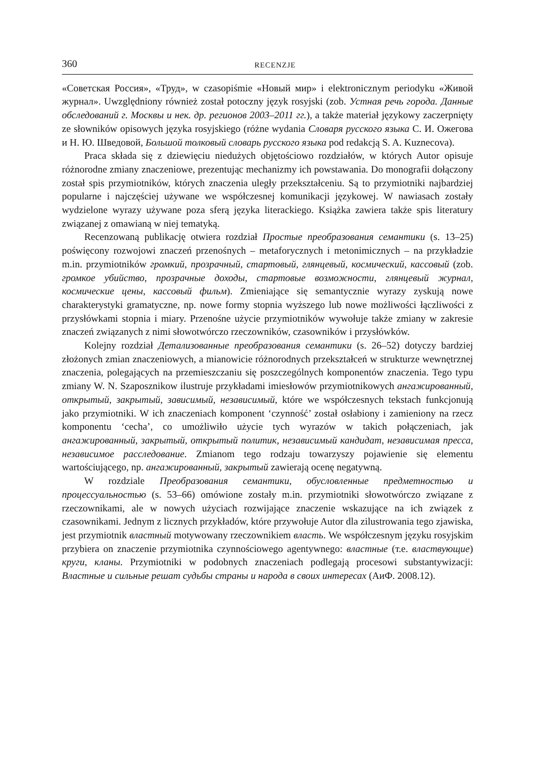360 RECENZJE
«Советская Россия», «Труд», w czasopiśmie «Новый мир» i elektronicznym periodyku «Живой журнал». Uwzględniony również został potoczny język rosyjski (zob. Устная речь города. Данные обследований г. Москвы и нек. др. регионов 2003–2011 гг.), a także materiał językowy zaczerpnięty ze słowników opisowych języka rosyjskiego (różne wydania Словаря русского языка С. И. Ожегова и Н. Ю. Шведовой, Большой толковый словарь русского языка pod redakcją S. A. Kuznecova).
Praca składa się z dziewięciu niedużych objętościowo rozdziałów, w których Autor opisuje różnorodne zmiany znaczeniowe, prezentując mechanizmy ich powstawania. Do monografii dołączony został spis przymiotników, których znaczenia uległy przekształceniu. Są to przymiotniki najbardziej popularne i najczęściej używane we współczesnej komunikacji językowej. W nawiasach zostały wydzielone wyrazy używane poza sferą języka literackiego. Książka zawiera także spis literatury związanej z omawianą w niej tematyką.
Recenzowaną publikację otwiera rozdział Простые преобразования семантики (s. 13–25) poświęcony rozwojowi znaczeń przenośnych – metaforycznych i metonimicznych – na przykładzie m.in. przymiotników громкий, прозрачный, стартовый, глянцевый, космический, кассовый (zob. громкое убийство, прозрачные доходы, стартовые возможности, глянцевый журнал, космические цены, кассовый фильм). Zmieniające się semantycznie wyrazy zyskują nowe charakterystyki gramatyczne, np. nowe formy stopnia wyższego lub nowe możliwości łączliwości z przysłówkami stopnia i miary. Przenośne użycie przymiotników wywołuje także zmiany w zakresie znaczeń związanych z nimi słowotwórczo rzeczowników, czasowników i przysłówków.
Kolejny rozdział Детализованные преобразования семантики (s. 26–52) dotyczy bardziej złożonych zmian znaczeniowych, a mianowicie różnorodnych przekształceń w strukturze wewnętrznej znaczenia, polegających na przemieszczaniu się poszczególnych komponentów znaczenia. Tego typu zmiany W. N. Szaposznikow ilustruje przykładami imiesłowów przymiotnikowych ангажированный, открытый, закрытый, зависимый, независимый, które we współczesnych tekstach funkcjonują jako przymiotniki. W ich znaczeniach komponent ‘czynność’ został osłabiony i zamieniony na rzecz komponentu ‘cecha’, co umożliwiło użycie tych wyrazów w takich połączeniach, jak ангажированный, закрытый, открытый политик, независимый кандидат, независимая пресса, независимое расследование. Zmianom tego rodzaju towarzyszy pojawienie się elementu wartościującego, np. ангажированный, закрытый zawierają ocenę negatywną.
W rozdziale Преобразования семантики, обусловленные предметностью и процессуальностью (s. 53–66) omówione zostały m.in. przymiotniki słowotwórczo związane z rzeczownikami, ale w nowych użyciach rozwijające znaczenie wskazujące na ich związek z czasownikami. Jednym z licznych przykładów, które przywołuje Autor dla zilustrowania tego zjawiska, jest przymiotnik властный motywowany rzeczownikiem власть. We współczesnym języku rosyjskim przybiera on znaczenie przymiotnika czynnościowego agentywnego: властные (т.е. властвующие) круги, кланы. Przymiotniki w podobnych znaczeniach podlegają procesowi substantywizacji: Властные и сильные решат судьбы страны и народа в своих интересах (АиФ. 2008.12).